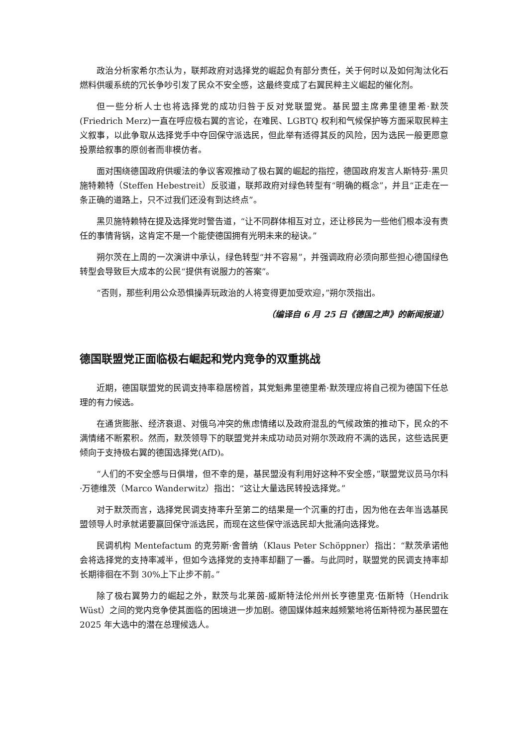政治分析家希尔杰认为，联邦政府对选择党的崛起负有部分责任，关于何时以及如何淘汰化石燃料供暖系统的冗长争吵引发了民众不安全感，这最终变成了右翼民粹主义崛起的催化剂。
但一些分析人士也将选择党的成功归咎于反对党联盟党。基民盟主席弗里德里希·默茨(Friedrich Merz)一直在呼应极右翼的言论，在难民、LGBTQ 权利和气候保护等方面采取民粹主义叙事，以此争取从选择党手中夺回保守派选民，但此举有适得其反的风险，因为选民一般更愿意投票给叙事的原创者而非模仿者。
面对围绕德国政府供暖法的争议客观推动了极右翼的崛起的指控，德国政府发言人斯特芬·黑贝施特赖特（Steffen Hebestreit）反驳道，联邦政府对绿色转型有“明确的概念”，并且“正走在一条正确的道路上，只不过我们还没有到达终点”。
黑贝施特赖特在提及选择党时警告道，“让不同群体相互对立，还让移民为一些他们根本没有责任的事情背锅，这肯定不是一个能使德国拥有光明未来的秘诀。”
朔尔茨在上周的一次演讲中承认，绿色转型“并不容易”，并强调政府必须向那些担心德国绿色转型会导致巨大成本的公民“提供有说服力的答案”。
“否则，那些利用公众恐惧操弄玩政治的人将变得更加受欢迎，”朔尔茨指出。
（编译自 6 月 25 日《德国之声》的新闻报道）
德国联盟党正面临极右崛起和党内竞争的双重挑战
近期，德国联盟党的民调支持率稳居榜首，其党魁弗里德里希·默茨理应将自己视为德国下任总理的有力候选。
在通货膨胀、经济衰退、对俄乌冲突的焦虑情绪以及政府混乱的气候政策的推动下，民众的不满情绪不断累积。然而，默茨领导下的联盟党并未成功动员对朔尔茨政府不满的选民，这些选民更倾向于支持极右翼的德国选择党(AfD)。
“人们的不安全感与日俱增，但不幸的是，基民盟没有利用好这种不安全感，”联盟党议员马尔科·万德维茨（Marco Wanderwitz）指出：“这让大量选民转投选择党。”
对于默茨而言，选择党民调支持率升至第二的结果是一个沉重的打击，因为他在去年当选基民盟领导人时承就诺要赢回保守派选民，而现在这些保守派选民却大批涌向选择党。
民调机构 Mentefactum 的克劳斯·舍普纳（Klaus Peter Schöppner）指出：“默茨承诺他会将选择党的支持率减半，但如今选择党的支持率却翻了一番。与此同时，联盟党的民调支持率却长期徘徊在不到 30%上下止步不前。”
除了极右翼势力的崛起之外，默茨与北莱茵-威斯特法伦州州长亨德里克·伍斯特（Hendrik Wüst）之间的党内竞争使其面临的困境进一步加剧。德国媒体越来越频繁地将伍斯特视为基民盟在 2025 年大选中的潜在总理候选人。